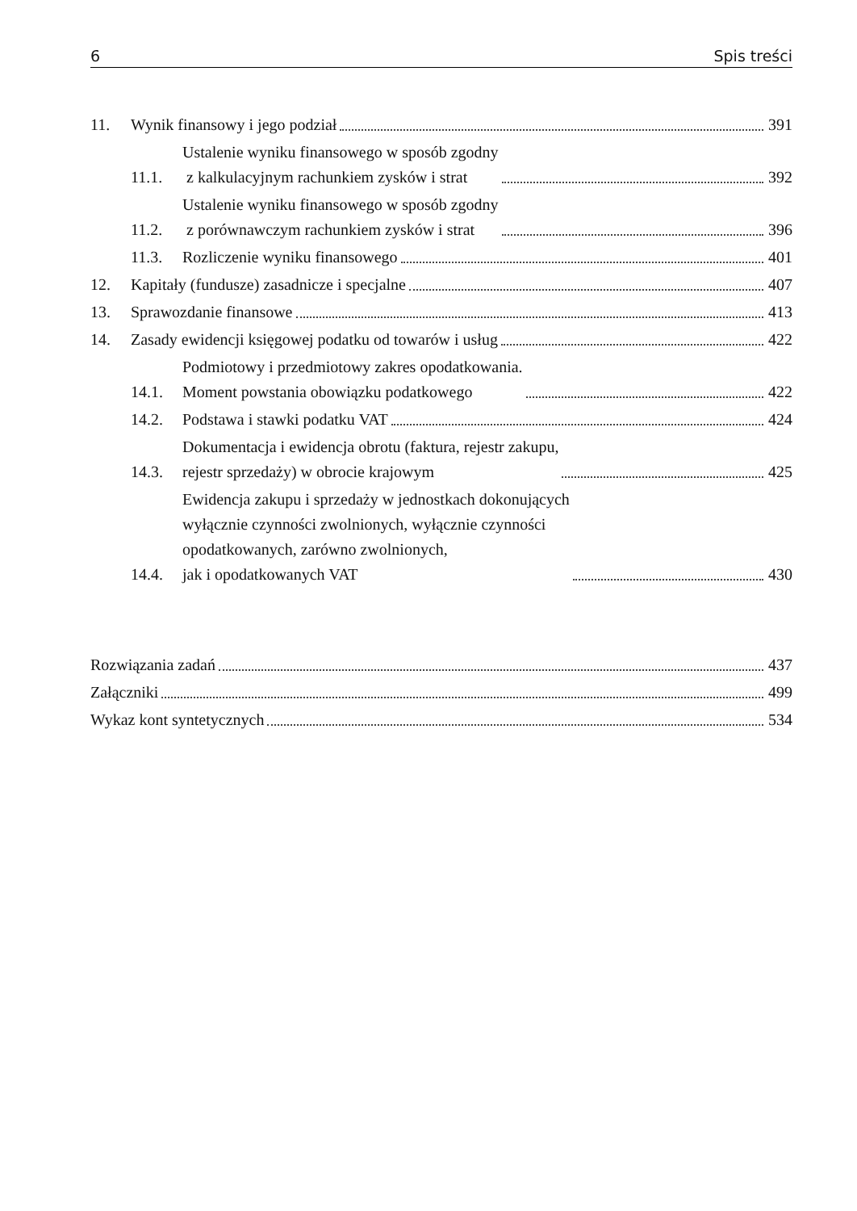6 Spis treści
11. Wynik finansowy i jego podział 391
11.1. Ustalenie wyniku finansowego w sposób zgodny
z kalkulacyjnym rachunkiem zysków i strat 392
11.2. Ustalenie wyniku finansowego w sposób zgodny
z porównawczym rachunkiem zysków i strat 396
11.3. Rozliczenie wyniku finansowego 401
12. Kapitały (fundusze) zasadnicze i specjalne 407
13. Sprawozdanie finansowe 413
14. Zasady ewidencji księgowej podatku od towarów i usług 422
14.1. Podmiotowy i przedmiotowy zakres opodatkowania.
Moment powstania obowiązku podatkowego 422
14.2. Podstawa i stawki podatku VAT 424
14.3. Dokumentacja i ewidencja obrotu (faktura, rejestr zakupu,
rejestr sprzedaży) w obrocie krajowym 425
14.4. Ewidencja zakupu i sprzedaży w jednostkach dokonujących
wyłącznie czynności zwolnionych, wyłącznie czynności
opodatkowanych, zarówno zwolnionych,
jak i opodatkowanych VAT 430
Rozwiązania zadań 437
Załączniki 499
Wykaz kont syntetycznych 534